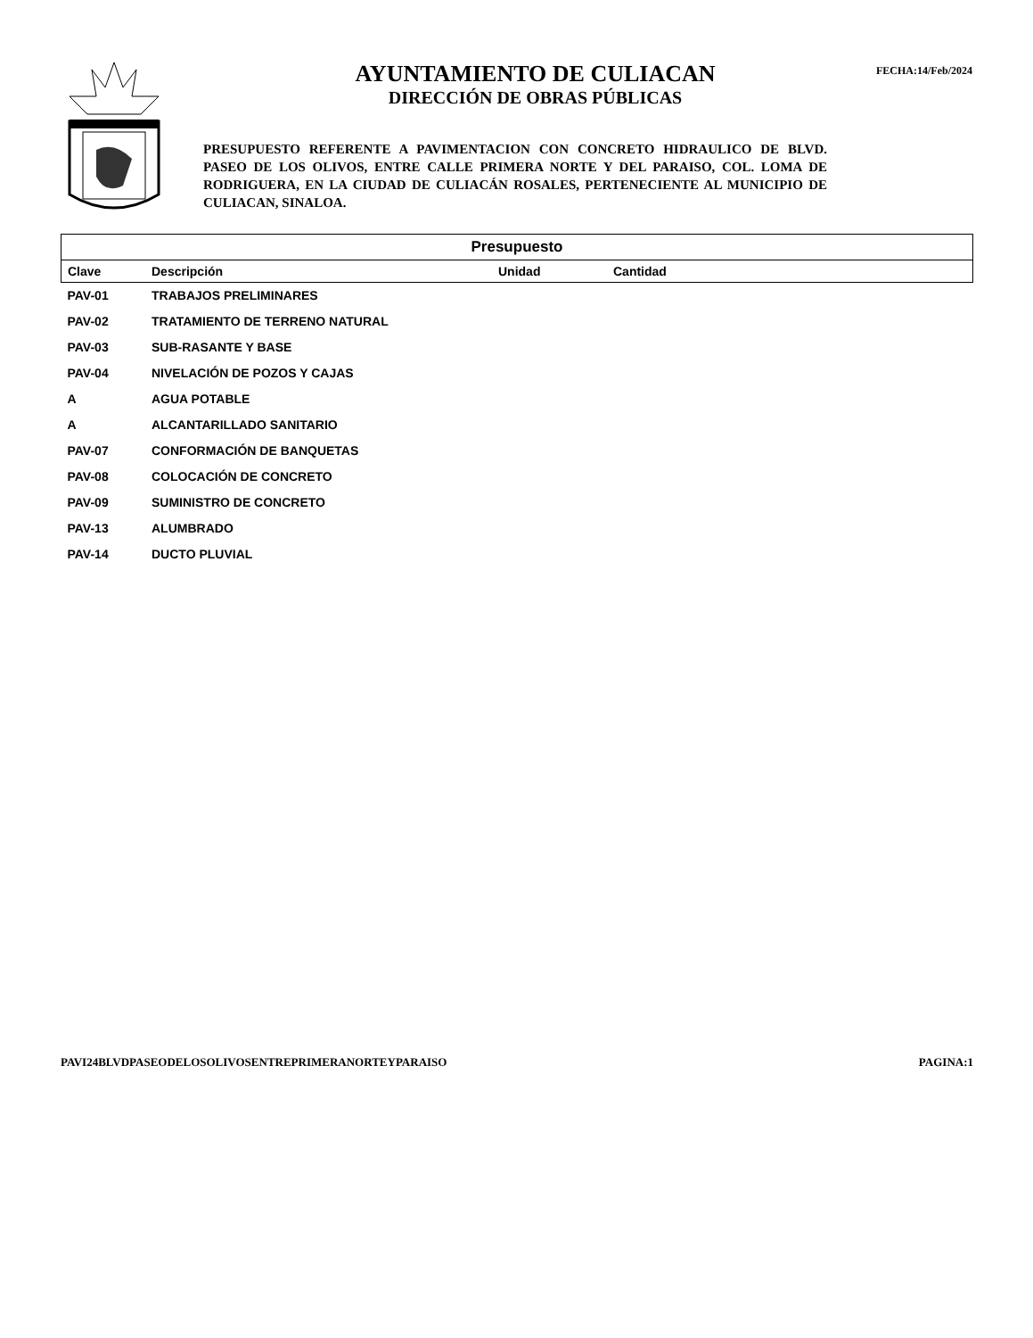AYUNTAMIENTO DE CULIACAN
DIRECCIÓN DE OBRAS PÚBLICAS
PRESUPUESTO REFERENTE A PAVIMENTACION CON CONCRETO HIDRAULICO DE BLVD. PASEO DE LOS OLIVOS, ENTRE CALLE PRIMERA NORTE Y DEL PARAISO, COL. LOMA DE RODRIGUERA, EN LA CIUDAD DE CULIACÁN ROSALES, PERTENECIENTE AL MUNICIPIO DE CULIACAN, SINALOA.
FECHA:14/Feb/2024
| Presupuesto | | | |
| --- | --- | --- | --- |
| Clave | Descripción | Unidad | Cantidad |
| PAV-01 | TRABAJOS PRELIMINARES | | |
| PAV-02 | TRATAMIENTO DE TERRENO NATURAL | | |
| PAV-03 | SUB-RASANTE Y BASE | | |
| PAV-04 | NIVELACIÓN DE POZOS Y CAJAS | | |
| A | AGUA POTABLE | | |
| A | ALCANTARILLADO SANITARIO | | |
| PAV-07 | CONFORMACIÓN DE BANQUETAS | | |
| PAV-08 | COLOCACIÓN DE CONCRETO | | |
| PAV-09 | SUMINISTRO DE CONCRETO | | |
| PAV-13 | ALUMBRADO | | |
| PAV-14 | DUCTO PLUVIAL | | |
PAVI24BLVDPASEODELOSOLIVOSENTREPRIMERANORTEYPARAISO PAGINA:1